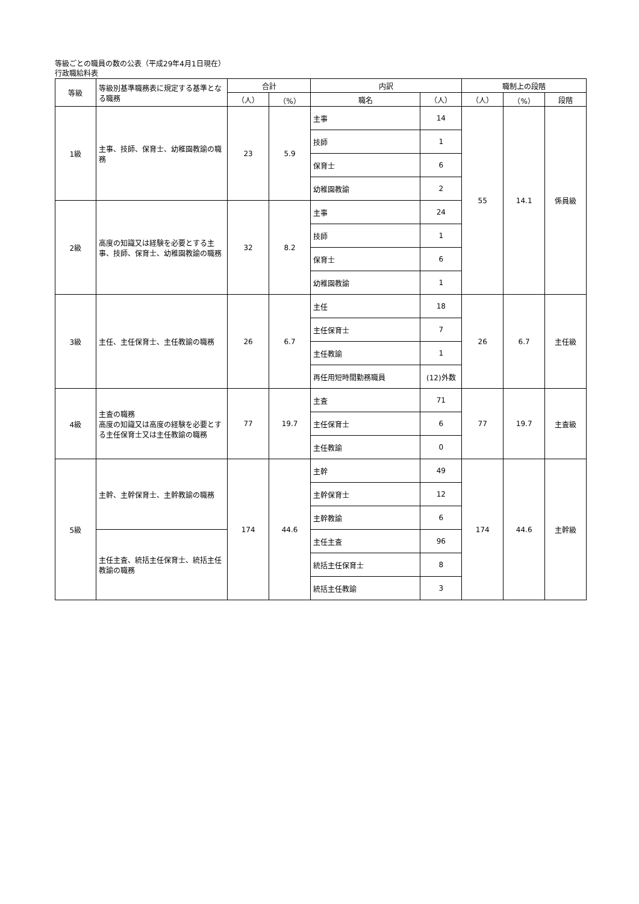等級ごとの職員の数の公表（平成29年4月1日現在）
行政職給料表
| 等級 | 等級別基準職務表に規定する基準となる職務 | 合計 | | 内訳 | | 職制上の段階 | | |
| --- | --- | --- | --- | --- | --- | --- | --- | --- |
| | | （人） | （%） | 職名 | （人） | （人） | （%） | 段階 |
| 1級 | 主事、技師、保育士、幼稚園教諭の職務 | 23 | 5.9 | 主事 | 14 | 55 | 14.1 | 係員級 |
| | | | | 技師 | 1 | | | |
| | | | | 保育士 | 6 | | | |
| | | | | 幼稚園教諭 | 2 | | | |
| 2級 | 高度の知識又は経験を必要とする主事、技師、保育士、幼稚園教諭の職務 | 32 | 8.2 | 主事 | 24 | | | |
| | | | | 技師 | 1 | | | |
| | | | | 保育士 | 6 | | | |
| | | | | 幼稚園教諭 | 1 | | | |
| 3級 | 主任、主任保育士、主任教諭の職務 | 26 | 6.7 | 主任 | 18 | 26 | 6.7 | 主任級 |
| | | | | 主任保育士 | 7 | | | |
| | | | | 主任教諭 | 1 | | | |
| | | | | 再任用短時間勤務職員 | (12)外数 | | | |
| 4級 | 主査の職務 高度の知識又は高度の経験を必要とする主任保育士又は主任教諭の職務 | 77 | 19.7 | 主査 | 71 | 77 | 19.7 | 主査級 |
| | | | | 主任保育士 | 6 | | | |
| | | | | 主任教諭 | 0 | | | |
| 5級 | 主幹、主幹保育士、主幹教諭の職務 | 174 | 44.6 | 主幹 | 49 | 174 | 44.6 | 主幹級 |
| | | | | 主幹保育士 | 12 | | | |
| | | | | 主幹教諭 | 6 | | | |
| | 主任主査、統括主任保育士、統括主任教諭の職務 | | | 主任主査 | 96 | | | |
| | | | | 統括主任保育士 | 8 | | | |
| | | | | 統括主任教諭 | 3 | | | |